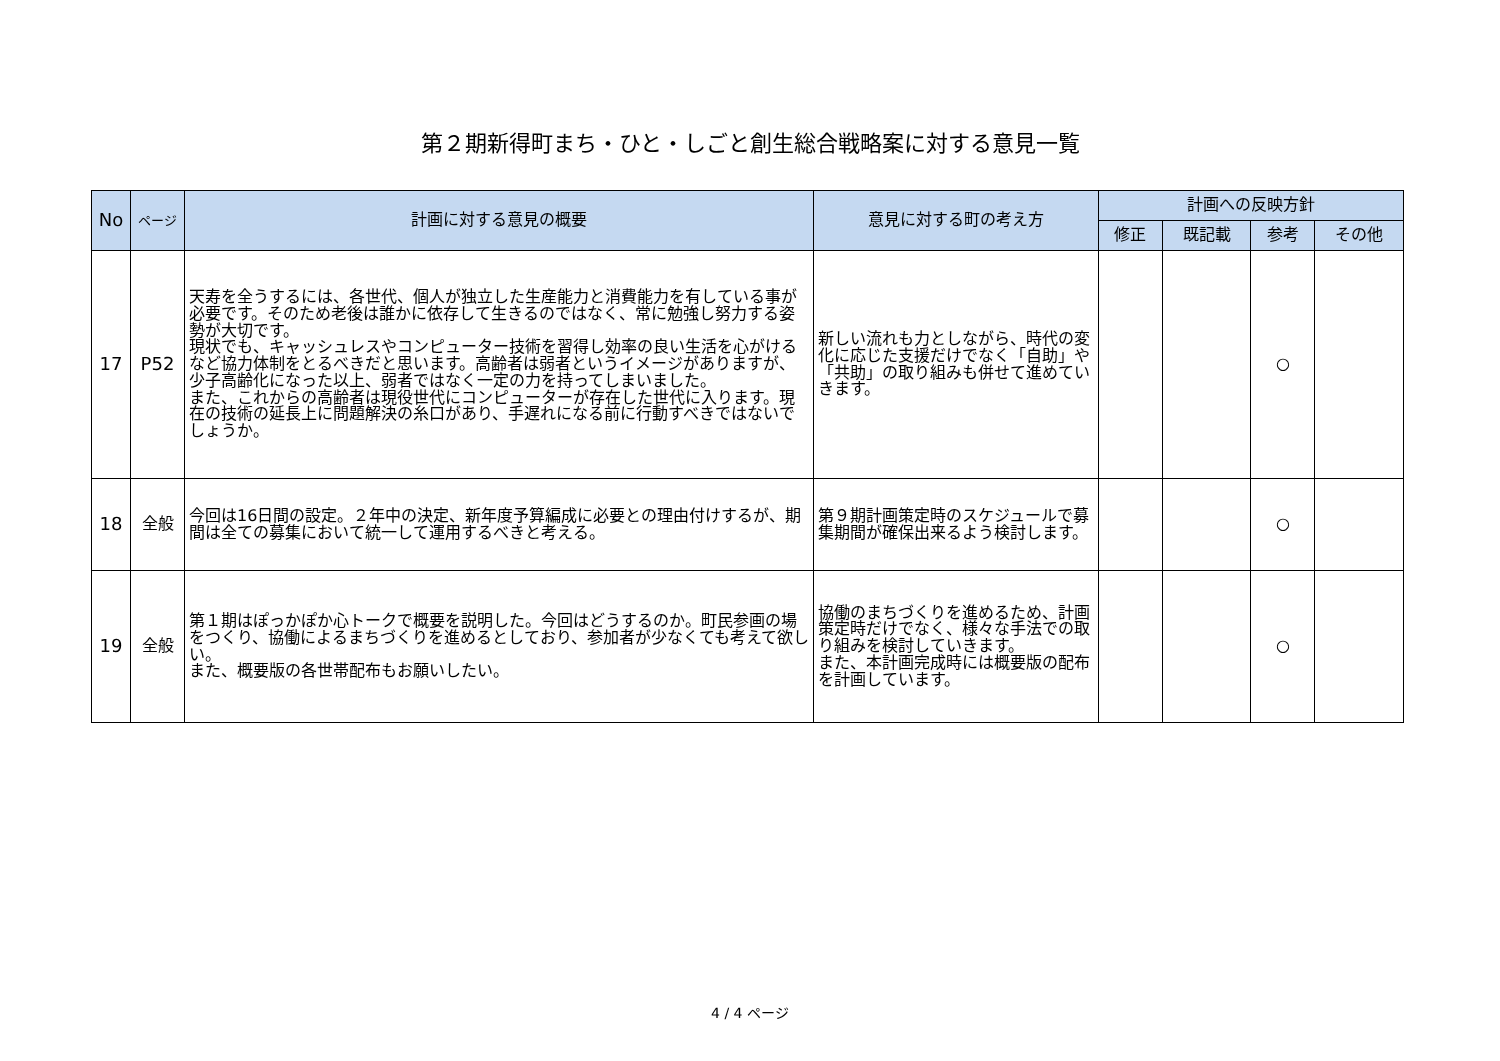第２期新得町まち・ひと・しごと創生総合戦略案に対する意見一覧
| No | ページ | 計画に対する意見の概要 | 意見に対する町の考え方 | 計画への反映方針 | | | |
| --- | --- | --- | --- | --- | --- | --- | --- |
| | | | | 修正 | 既記載 | 参考 | その他 |
| 17 | P52 | 天寿を全うするには、各世代、個人が独立した生産能力と消費能力を有している事が必要です。そのため老後は誰かに依存して生きるのではなく、常に勉強し努力する姿勢が大切です。 現状でも、キャッシュレスやコンピューター技術を習得し効率の良い生活を心がけるなど協力体制をとるべきだと思います。高齢者は弱者というイメージがありますが、少子高齢化になった以上、弱者ではなく一定の力を持ってしまいました。 また、これからの高齢者は現役世代にコンピューターが存在した世代に入ります。現在の技術の延長上に問題解決の糸口があり、手遅れになる前に行動すべきではないでしょうか。 | 新しい流れも力としながら、時代の変化に応じた支援だけでなく「自助」や「共助」の取り組みも併せて進めていきます。 | | | ○ | |
| 18 | 全般 | 今回は16日間の設定。２年中の決定、新年度予算編成に必要との理由付けするが、期間は全ての募集において統一して運用するべきと考える。 | 第９期計画策定時のスケジュールで募集期間が確保出来るよう検討します。 | | | ○ | |
| 19 | 全般 | 第１期はぽっかぽか心トークで概要を説明した。今回はどうするのか。町民参画の場をつくり、協働によるまちづくりを進めるとしており、参加者が少なくても考えて欲しい。 また、概要版の各世帯配布もお願いしたい。 | 協働のまちづくりを進めるため、計画策定時だけでなく、様々な手法での取り組みを検討していきます。 また、本計画完成時には概要版の配布を計画しています。 | | | ○ | |
4 / 4 ページ